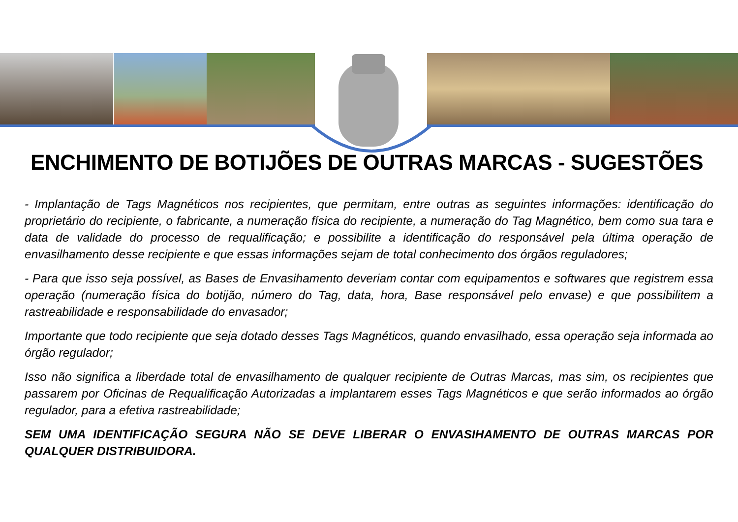ENCHIMENTO DE BOTIJÕES DE OUTRAS MARCAS - SUGESTÕES
- Implantação de Tags Magnéticos nos recipientes, que permitam, entre outras as seguintes informações: identificação do proprietário do recipiente, o fabricante, a numeração física do recipiente, a numeração do Tag Magnético, bem como sua tara e data de validade do processo de requalificação; e possibilite a identificação do responsável pela última operação de envasilhamento desse recipiente e que essas informações sejam de total conhecimento dos órgãos reguladores;
- Para que isso seja possível, as Bases de Envasihamento deveriam contar com equipamentos e softwares que registrem essa operação (numeração física do botijão, número do Tag, data, hora, Base responsável pelo envase) e que possibilitem a rastreabilidade e responsabilidade do envasador;
Importante que todo recipiente que seja dotado desses Tags Magnéticos, quando envasilhado, essa operação seja informada ao órgão regulador;
Isso não significa a liberdade total de envasilhamento de qualquer recipiente de Outras Marcas, mas sim, os recipientes que passarem por Oficinas de Requalificação Autorizadas a implantarem esses Tags Magnéticos e que serão informados ao órgão regulador, para a efetiva rastreabilidade;
SEM UMA IDENTIFICAÇÃO SEGURA NÃO SE DEVE LIBERAR O ENVASIHAMENTO DE OUTRAS MARCAS POR QUALQUER DISTRIBUIDORA.